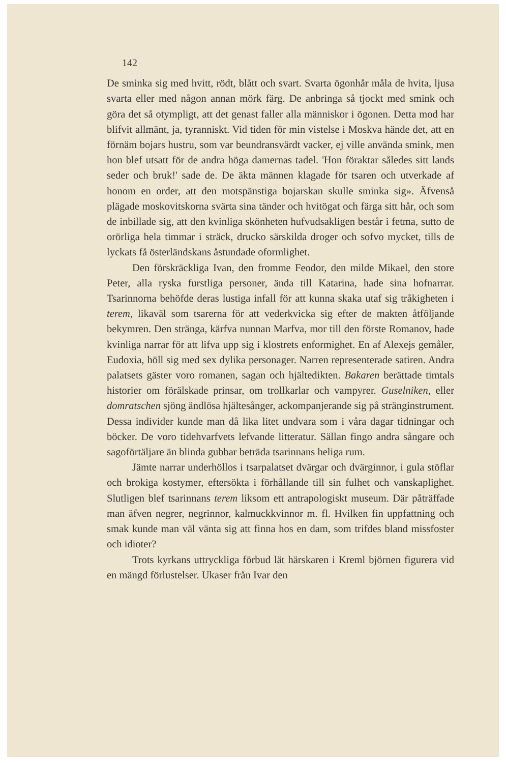142
De sminka sig med hvitt, rödt, blått och svart. Svarta ögonhår måla de hvita, ljusa svarta eller med någon annan mörk färg. De anbringa så tjockt med smink och göra det så otympligt, att det genast faller alla människor i ögonen. Detta mod har blifvit allmänt, ja, tyranniskt. Vid tiden för min vistelse i Moskva hände det, att en förnäm bojars hustru, som var beundransvärdt vacker, ej ville använda smink, men hon blef utsatt för de andra höga damernas tadel. 'Hon föraktar således sitt lands seder och bruk!' sade de. De äkta männen klagade för tsaren och utverkade af honom en order, att den motspänstiga bojarskan skulle sminka sig». Äfvenså plägade moskovitskorna svärta sina tänder och hvitögat och färga sitt hår, och som de inbillade sig, att den kvinliga skönheten hufvudsakligen består i fetma, sutto de orörliga hela timmar i sträck, drucko särskilda droger och sofvo mycket, tills de lyckats få österländskans åstundade oformlighet.
Den förskräckliga Ivan, den fromme Feodor, den milde Mikael, den store Peter, alla ryska furstliga personer, ända till Katarina, hade sina hofnarrar. Tsarinnorna behöfde deras lustiga infall för att kunna skaka utaf sig tråkigheten i terem, likaväl som tsarerna för att vederkvicka sig efter de makten åtföljande bekymren. Den stränga, kärfva nunnan Marfva, mor till den förste Romanov, hade kvinliga narrar för att lifva upp sig i klostrets enformighet. En af Alexejs gemåler, Eudoxia, höll sig med sex dylika personager. Narren representerade satiren. Andra palatsets gäster voro romanen, sagan och hjältedikten. Bakaren berättade timtals historier om förälskade prinsar, om trollkarlar och vampyrer. Guselniken, eller domratschen sjöng ändlösa hjältesånger, ackompanjerande sig på stränginstrument. Dessa individer kunde man då lika litet undvara som i våra dagar tidningar och böcker. De voro tidehvarfvets lefvande litteratur. Sällan fingo andra sångare och sagoförtäljare än blinda gubbar beträda tsarinnans heliga rum.
Jämte narrar underhöllos i tsarpalatset dvärgar och dvärginnor, i gula stöflar och brokiga kostymer, eftersökta i förhållande till sin fulhet och vanskaplighet. Slutligen blef tsarinnans terem liksom ett antrapologiskt museum. Där påträffade man äfven negrer, negrinnor, kalmuckkvinnor m. fl. Hvilken fin uppfattning och smak kunde man väl vänta sig att finna hos en dam, som trifdes bland missfoster och idioter?
Trots kyrkans uttryckliga förbud lät härskaren i Kreml björnen figurera vid en mängd förlustelser. Ukaser från Ivar den